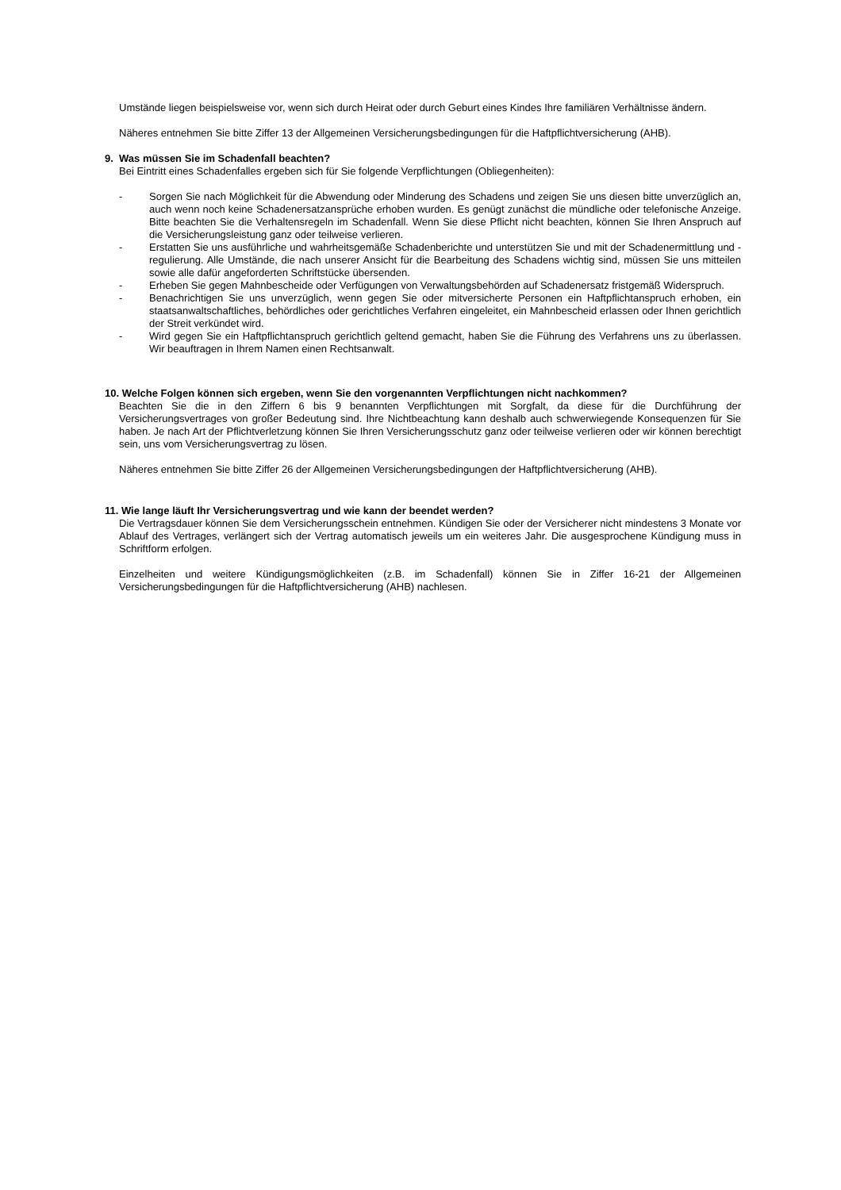Umstände liegen beispielsweise vor, wenn sich durch Heirat oder durch Geburt eines Kindes Ihre familiären Verhältnisse ändern.
Näheres entnehmen Sie bitte Ziffer 13 der Allgemeinen Versicherungsbedingungen für die Haftpflichtversicherung (AHB).
9. Was müssen Sie im Schadenfall beachten?
Bei Eintritt eines Schadenfalles ergeben sich für Sie folgende Verpflichtungen (Obliegenheiten):
- Sorgen Sie nach Möglichkeit für die Abwendung oder Minderung des Schadens und zeigen Sie uns diesen bitte unverzüglich an, auch wenn noch keine Schadenersatzansprüche erhoben wurden. Es genügt zunächst die mündliche oder telefonische Anzeige. Bitte beachten Sie die Verhaltensregeln im Schadenfall. Wenn Sie diese Pflicht nicht beachten, können Sie Ihren Anspruch auf die Versicherungsleistung ganz oder teilweise verlieren.
- Erstatten Sie uns ausführliche und wahrheitsgemäße Schadenberichte und unterstützen Sie und mit der Schadenermittlung und -regulierung. Alle Umstände, die nach unserer Ansicht für die Bearbeitung des Schadens wichtig sind, müssen Sie uns mitteilen sowie alle dafür angeforderten Schriftstücke übersenden.
- Erheben Sie gegen Mahnbescheide oder Verfügungen von Verwaltungsbehörden auf Schadenersatz fristgemäß Widerspruch.
- Benachrichtigen Sie uns unverzüglich, wenn gegen Sie oder mitversicherte Personen ein Haftpflichtanspruch erhoben, ein staatsanwaltschaftliches, behördliches oder gerichtliches Verfahren eingeleitet, ein Mahnbescheid erlassen oder Ihnen gerichtlich der Streit verkündet wird.
- Wird gegen Sie ein Haftpflichtanspruch gerichtlich geltend gemacht, haben Sie die Führung des Verfahrens uns zu überlassen. Wir beauftragen in Ihrem Namen einen Rechtsanwalt.
10. Welche Folgen können sich ergeben, wenn Sie den vorgenannten Verpflichtungen nicht nachkommen?
Beachten Sie die in den Ziffern 6 bis 9 benannten Verpflichtungen mit Sorgfalt, da diese für die Durchführung der Versicherungsvertrages von großer Bedeutung sind. Ihre Nichtbeachtung kann deshalb auch schwerwiegende Konsequenzen für Sie haben. Je nach Art der Pflichtverletzung können Sie Ihren Versicherungsschutz ganz oder teilweise verlieren oder wir können berechtigt sein, uns vom Versicherungsvertrag zu lösen.
Näheres entnehmen Sie bitte Ziffer 26 der Allgemeinen Versicherungsbedingungen der Haftpflichtversicherung (AHB).
11. Wie lange läuft Ihr Versicherungsvertrag und wie kann der beendet werden?
Die Vertragsdauer können Sie dem Versicherungsschein entnehmen. Kündigen Sie oder der Versicherer nicht mindestens 3 Monate vor Ablauf des Vertrages, verlängert sich der Vertrag automatisch jeweils um ein weiteres Jahr. Die ausgesprochene Kündigung muss in Schriftform erfolgen.
Einzelheiten und weitere Kündigungsmöglichkeiten (z.B. im Schadenfall) können Sie in Ziffer 16-21 der Allgemeinen Versicherungsbedingungen für die Haftpflichtversicherung (AHB) nachlesen.